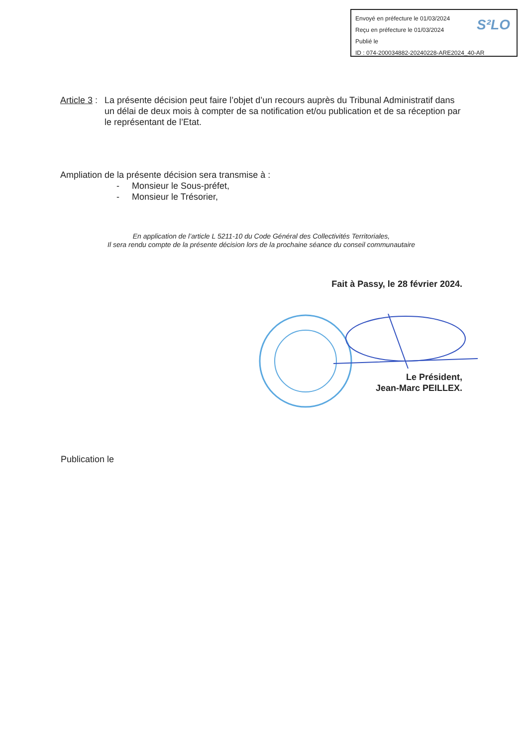Envoyé en préfecture le 01/03/2024
Reçu en préfecture le 01/03/2024
Publié le
ID : 074-200034882-20240228-ARE2024_40-AR
S²LO
Article 3 : La présente décision peut faire l’objet d’un recours auprès du Tribunal Administratif dans un délai de deux mois à compter de sa notification et/ou publication et de sa réception par le représentant de l’Etat.
Ampliation de la présente décision sera transmise à :
- Monsieur le Sous-préfet,
- Monsieur le Trésorier,
En application de l’article L 5211-10 du Code Général des Collectivités Territoriales,
Il sera rendu compte de la présente décision lors de la prochaine séance du conseil communautaire
Fait à Passy, le 28 février 2024.
Le Président,
Jean-Marc PEILLEX.
Publication le